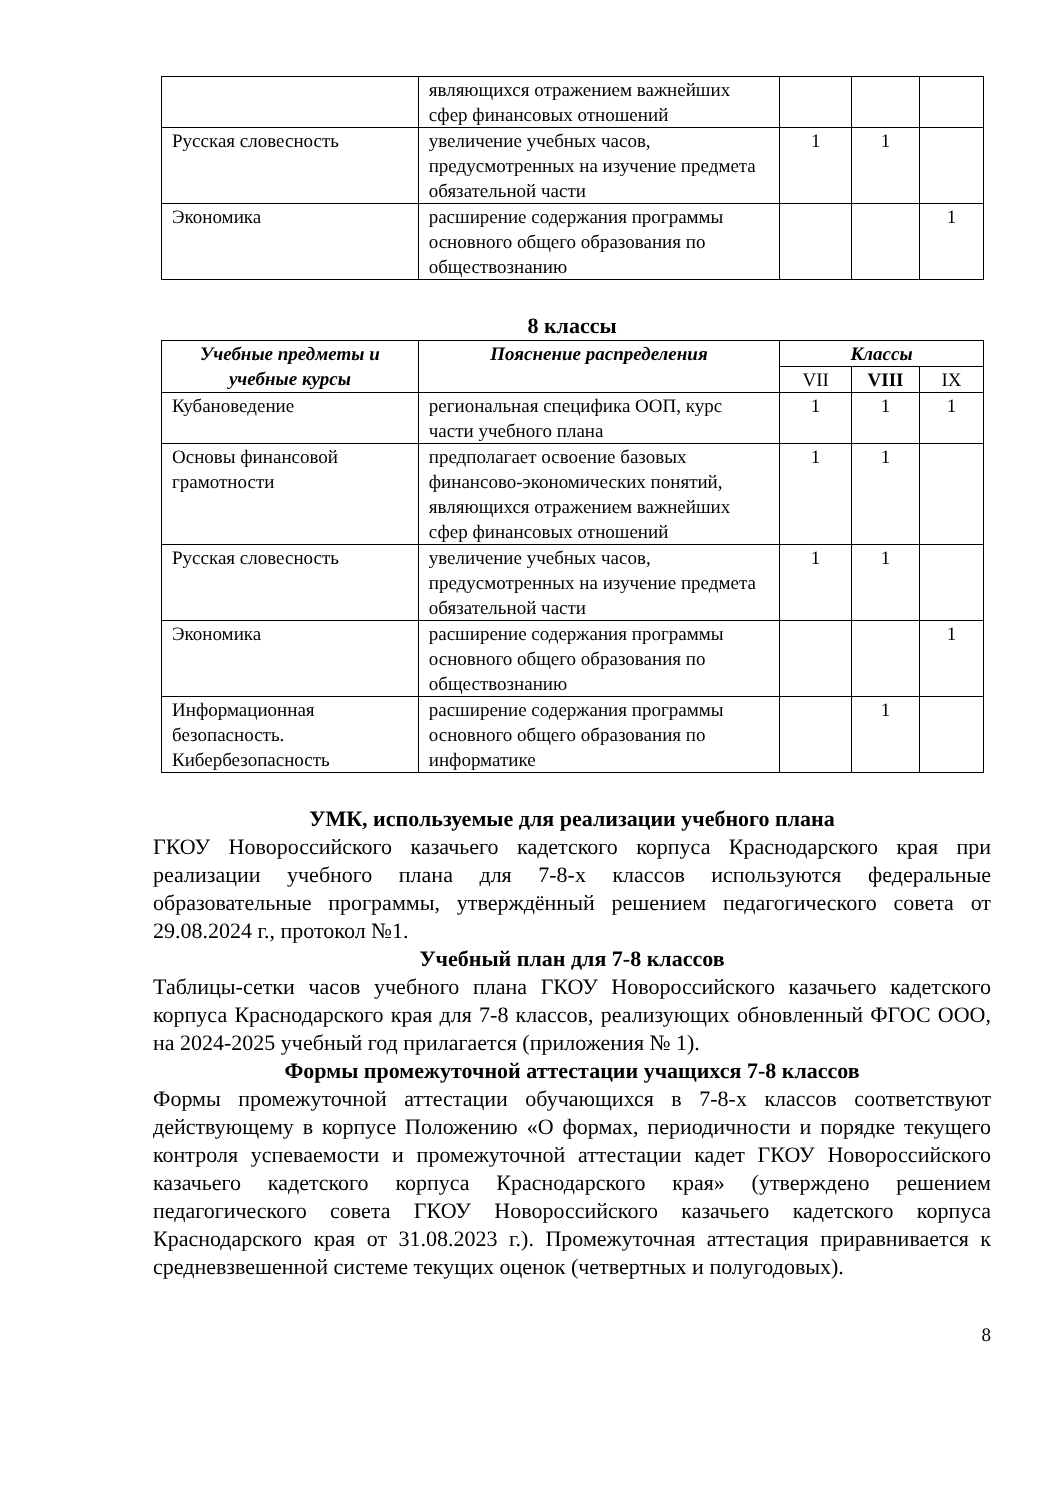| | являющихся отражением важнейших сфер финансовых отношений | | | |
| Русская словесность | увеличение учебных часов, предусмотренных на изучение предмета обязательной части | 1 | 1 | |
| Экономика | расширение содержания программы основного общего образования по обществознанию | | | 1 |
8 классы
| Учебные предметы и учебные курсы | Пояснение распределения | Классы | | |
| --- | --- | --- | --- | --- |
| | | VII | VIII | IX |
| Кубановедение | региональная специфика ООП, курс части учебного плана | 1 | 1 | 1 |
| Основы финансовой грамотности | предполагает освоение базовых финансово-экономических понятий, являющихся отражением важнейших сфер финансовых отношений | 1 | 1 | |
| Русская словесность | увеличение учебных часов, предусмотренных на изучение предмета обязательной части | 1 | 1 | |
| Экономика | расширение содержания программы основного общего образования по обществознанию | | | 1 |
| Информационная безопасность. Кибербезопасность | расширение содержания программы основного общего образования по информатике | | 1 | |
УМК, используемые для реализации учебного плана
ГКОУ Новороссийского казачьего кадетского корпуса Краснодарского края при реализации учебного плана для 7-8-х классов используются федеральные образовательные программы, утверждённый решением педагогического совета от 29.08.2024 г., протокол №1.
Учебный план для 7-8 классов
Таблицы-сетки часов учебного плана ГКОУ Новороссийского казачьего кадетского корпуса Краснодарского края для 7-8 классов, реализующих обновленный ФГОС ООО, на 2024-2025 учебный год прилагается (приложения № 1).
Формы промежуточной аттестации учащихся 7-8 классов
Формы промежуточной аттестации обучающихся в 7-8-х классов соответствуют действующему в корпусе Положению «О формах, периодичности и порядке текущего контроля успеваемости и промежуточной аттестации кадет ГКОУ Новороссийского казачьего кадетского корпуса Краснодарского края» (утверждено решением педагогического совета ГКОУ Новороссийского казачьего кадетского корпуса Краснодарского края от 31.08.2023 г.). Промежуточная аттестация приравнивается к средневзвешенной системе текущих оценок (четвертных и полугодовых).
8